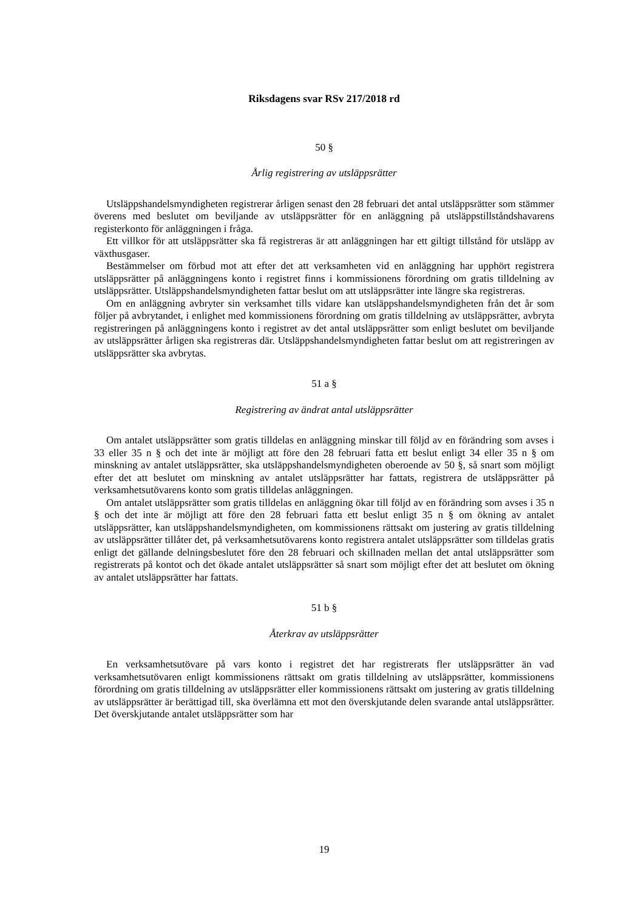Riksdagens svar RSv 217/2018 rd
50 §
Årlig registrering av utsläppsrätter
Utsläppshandelsmyndigheten registrerar årligen senast den 28 februari det antal utsläppsrätter som stämmer överens med beslutet om beviljande av utsläppsrätter för en anläggning på utsläppstillståndshavarens registerkonto för anläggningen i fråga.
Ett villkor för att utsläppsrätter ska få registreras är att anläggningen har ett giltigt tillstånd för utsläpp av växthusgaser.
Bestämmelser om förbud mot att efter det att verksamheten vid en anläggning har upphört registrera utsläppsrätter på anläggningens konto i registret finns i kommissionens förordning om gratis tilldelning av utsläppsrätter. Utsläppshandelsmyndigheten fattar beslut om att utsläppsrätter inte längre ska registreras.
Om en anläggning avbryter sin verksamhet tills vidare kan utsläppshandelsmyndigheten från det år som följer på avbrytandet, i enlighet med kommissionens förordning om gratis tilldelning av utsläppsrätter, avbryta registreringen på anläggningens konto i registret av det antal utsläppsrätter som enligt beslutet om beviljande av utsläppsrätter årligen ska registreras där. Utsläppshandelsmyndigheten fattar beslut om att registreringen av utsläppsrätter ska avbrytas.
51 a §
Registrering av ändrat antal utsläppsrätter
Om antalet utsläppsrätter som gratis tilldelas en anläggning minskar till följd av en förändring som avses i 33 eller 35 n § och det inte är möjligt att före den 28 februari fatta ett beslut enligt 34 eller 35 n § om minskning av antalet utsläppsrätter, ska utsläppshandelsmyndigheten oberoende av 50 §, så snart som möjligt efter det att beslutet om minskning av antalet utsläppsrätter har fattats, registrera de utsläppsrätter på verksamhetsutövarens konto som gratis tilldelas anläggningen.
Om antalet utsläppsrätter som gratis tilldelas en anläggning ökar till följd av en förändring som avses i 35 n § och det inte är möjligt att före den 28 februari fatta ett beslut enligt 35 n § om ökning av antalet utsläppsrätter, kan utsläppshandelsmyndigheten, om kommissionens rättsakt om justering av gratis tilldelning av utsläppsrätter tillåter det, på verksamhetsutövarens konto registrera antalet utsläppsrätter som tilldelas gratis enligt det gällande delningsbeslutet före den 28 februari och skillnaden mellan det antal utsläppsrätter som registrerats på kontot och det ökade antalet utsläppsrätter så snart som möjligt efter det att beslutet om ökning av antalet utsläppsrätter har fattats.
51 b §
Återkrav av utsläppsrätter
En verksamhetsutövare på vars konto i registret det har registrerats fler utsläppsrätter än vad verksamhetsutövaren enligt kommissionens rättsakt om gratis tilldelning av utsläppsrätter, kommissionens förordning om gratis tilldelning av utsläppsrätter eller kommissionens rättsakt om justering av gratis tilldelning av utsläppsrätter är berättigad till, ska överlämna ett mot den överskjutande delen svarande antal utsläppsrätter. Det överskjutande antalet utsläppsrätter som har
19